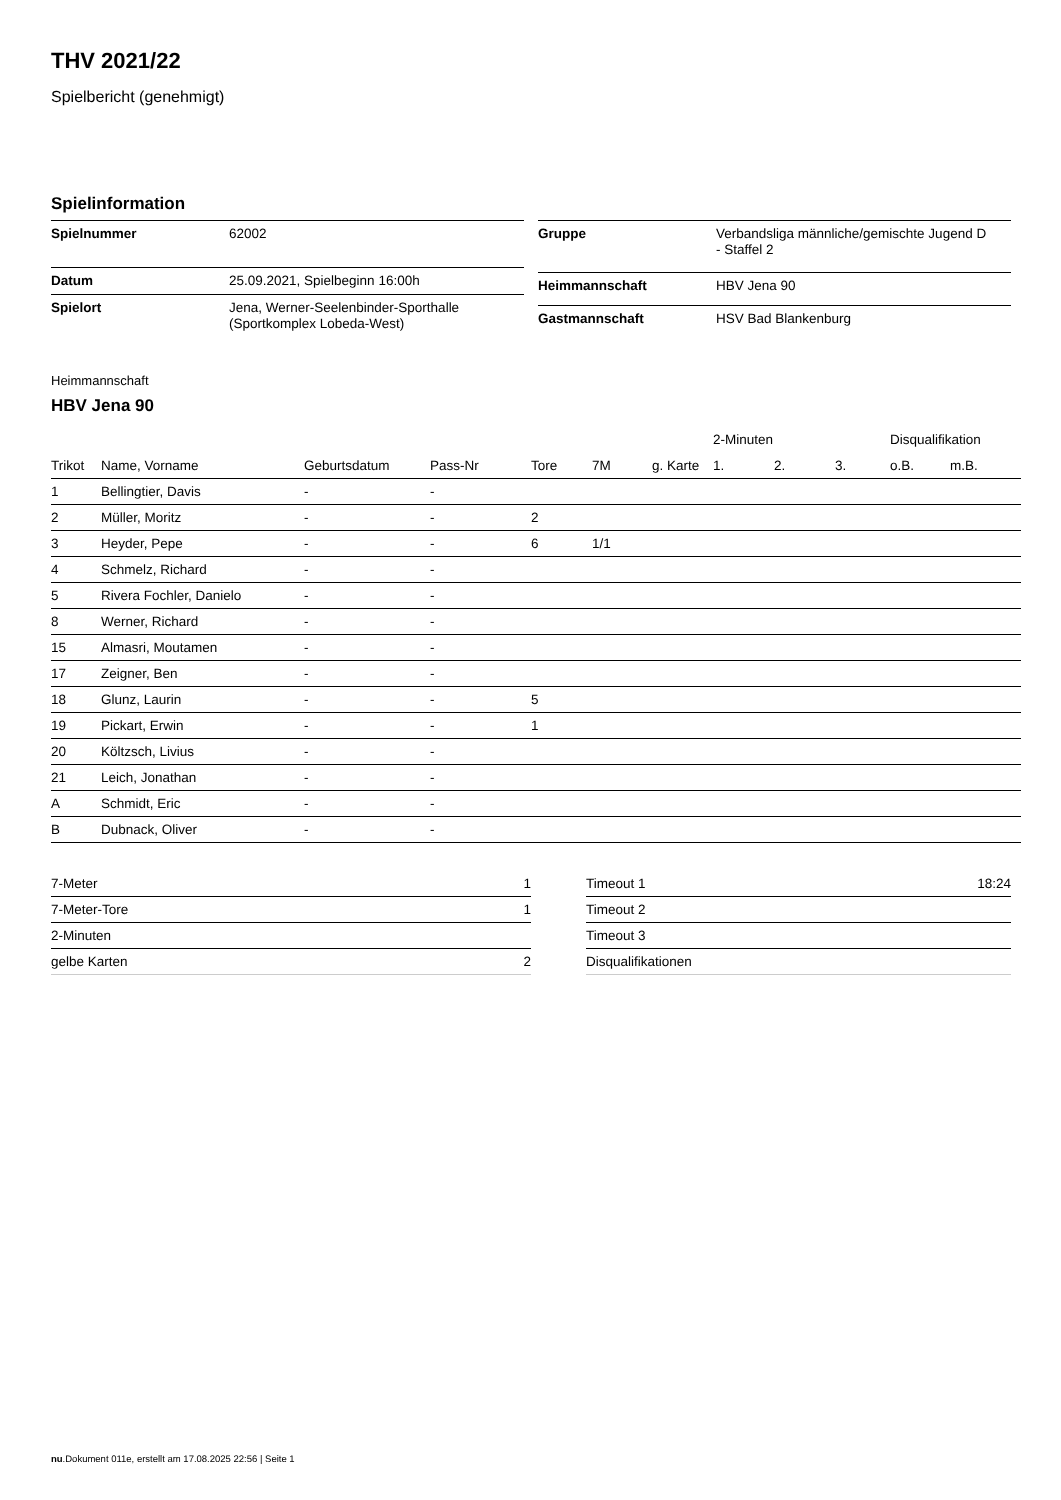THV 2021/22
Spielbericht (genehmigt)
Spielinformation
| Spielnummer | 62002 |
| Datum | 25.09.2021, Spielbeginn 16:00h |
| Spielort | Jena, Werner-Seelenbinder-Sporthalle (Sportkomplex Lobeda-West) |
| Gruppe | Verbandsliga männliche/gemischte Jugend D - Staffel 2 |
| Heimmannschaft | HBV Jena 90 |
| Gastmannschaft | HSV Bad Blankenburg |
Heimmannschaft
HBV Jena 90
| | | | | | | | 2-Minuten | | | Disqualifikation | |
| --- | --- | --- | --- | --- | --- | --- | --- | --- | --- | --- | --- |
| Trikot | Name, Vorname | Geburtsdatum | Pass-Nr | Tore | 7M | g. Karte | 1. | 2. | 3. | o.B. | m.B. |
| 1 | Bellingtier, Davis | - | - | | | | | | | | |
| 2 | Müller, Moritz | - | - | 2 | | | | | | | |
| 3 | Heyder, Pepe | - | - | 6 | 1/1 | | | | | | |
| 4 | Schmelz, Richard | - | - | | | | | | | | |
| 5 | Rivera Fochler, Danielo | - | - | | | | | | | | |
| 8 | Werner, Richard | - | - | | | | | | | | |
| 15 | Almasri, Moutamen | - | - | | | | | | | | |
| 17 | Zeigner, Ben | - | - | | | | | | | | |
| 18 | Glunz, Laurin | - | - | 5 | | | | | | | |
| 19 | Pickart, Erwin | - | - | 1 | | | | | | | |
| 20 | Költzsch, Livius | - | - | | | | | | | | |
| 21 | Leich, Jonathan | - | - | | | | | | | | |
| A | Schmidt, Eric | - | - | | | | | | | | |
| B | Dubnack, Oliver | - | - | | | | | | | | |
| 7-Meter | 1 |
| 7-Meter-Tore | 1 |
| 2-Minuten | |
| gelbe Karten | 2 |
| Timeout 1 | 18:24 |
| Timeout 2 | |
| Timeout 3 | |
| Disqualifikationen | |
nu.Dokument 011e, erstellt am 17.08.2025 22:56 | Seite 1